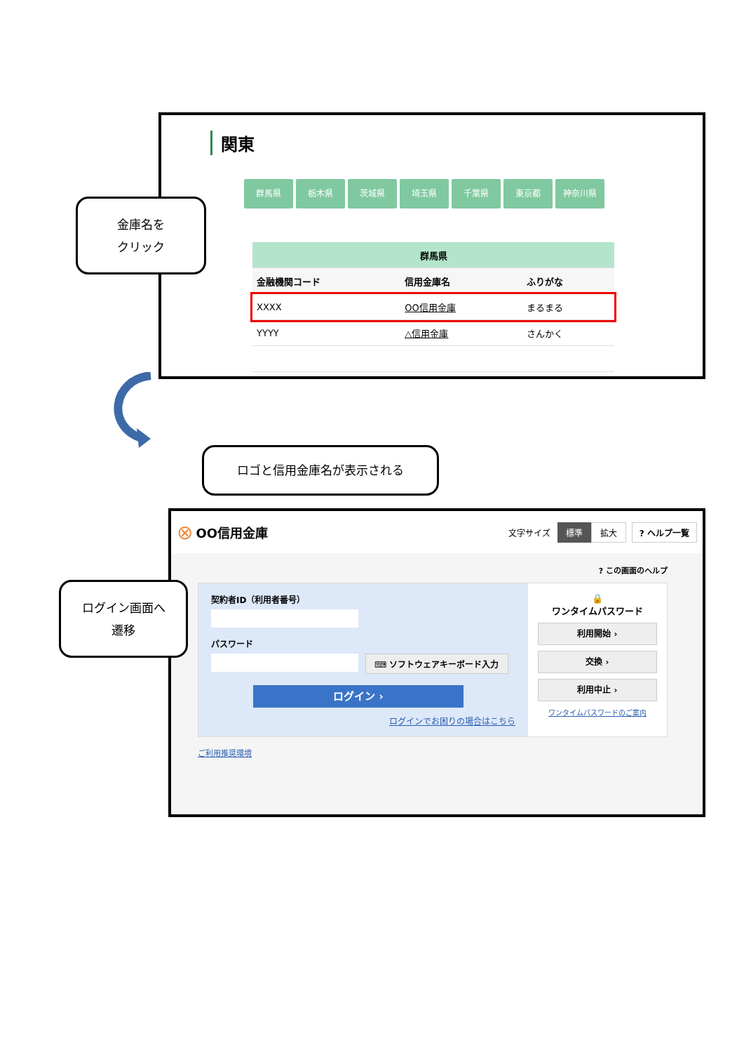関東
群馬県 栃木県 茨城県 埼玉県 千葉県 東京都 神奈川県
| 群馬県 | | |
| --- | --- | --- |
| 金融機関コード | 信用金庫名 | ふりがな |
| XXXX | OO信用金庫 | まるまる |
| YYYY | △信用金庫 | さんかく |
金庫名を
クリック
ロゴと信用金庫名が表示される
⊗ OO信用金庫 文字サイズ 標準 拡大? ヘルプ一覧
? この画面のヘルプ
契約者ID（利用者番号）
パスワード
⌨ ソフトウェアキーボード入力
ログイン ›
ログインでお困りの場合はこちら
🔒
ワンタイムパスワード
利用開始 ›
交換 ›
利用中止 ›
ワンタイムパスワードのご案内
ご利用推奨環境
ログイン画面へ
遷移